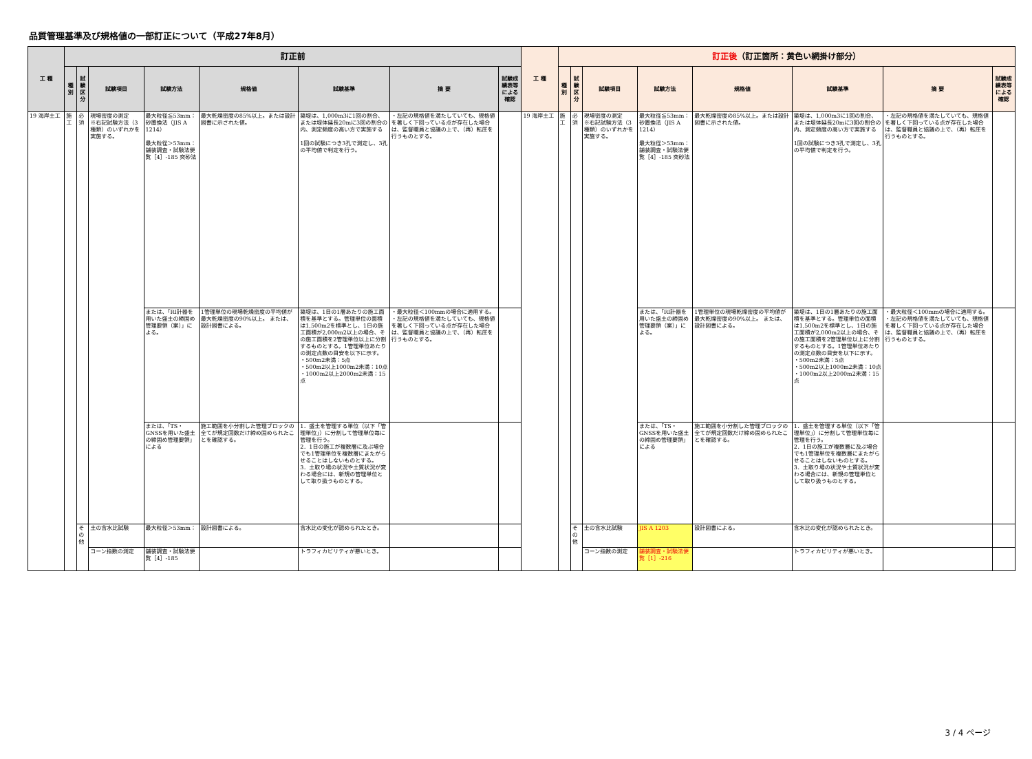品質管理基準及び規格値の一部訂正について（平成27年8月）
| 工 種 | 訂正前 | | | | | | | | 工 種 | 訂正後 （訂正箇所：黄色い網掛け部分） | | | | | | | |
| --- | --- | --- | --- | --- | --- | --- | --- | --- | --- | --- | --- | --- | --- | --- | --- | --- | --- |
| | 種別 | 試験区分 | 試験項目 | 試験方法 | 規格値 | 試験基準 | 摘 要 | 試験成績表等による確認 | | 種別 | 試験区分 | 試験項目 | 試験方法 | 規格値 | 試験基準 | 摘 要 | 試験成績表等による確認 |
| 19 海岸土工 | 施工 | 必須 | 現場密度の測定 ※右記試験方法（3種類）のいずれかを実施する。 | 最大粒径≦53mm：砂置換法（JIS A 1214） 最大粒径＞53mm：舗装調査・試験法便覧［4］-185 突砂法 | 最大乾燥密度の85%以上。または設計図書に示された値。 | 築堤は、1,000m3に1回の割合、または堤体延長20mに3回の割合の内、測定頻度の高い方で実施する 1回の試験につき3孔で測定し、3孔の平均値で判定を行う。 | ・左記の規格値を満たしていても、規格値を著しく下回っている点が存在した場合は、監督職員と協議の上で、（再）転圧を行うものとする。 | | 19 海岸土工 | 施工 | 必須 | 現場密度の測定 ※右記試験方法（3種類）のいずれかを実施する。 | 最大粒径≦53mm：砂置換法（JIS A 1214） 最大粒径＞53mm：舗装調査・試験法便覧［4］-185 突砂法 | 最大乾燥密度の85%以上。または設計図書に示された値。 | 築堤は、1,000m3に1回の割合、または堤体延長20mに3回の割合の内、測定頻度の高い方で実施する 1回の試験につき3孔で測定し、3孔の平均値で判定を行う。 | ・左記の規格値を満たしていても、規格値を著しく下回っている点が存在した場合は、監督職員と協議の上で、（再）転圧を行うものとする。 | |
| | | | | または、「RI計器を用いた盛土の締固め管理要領（案）」による。 | 1管理単位の現場乾燥密度の平均値が最大乾燥密度の90%以上。 または、設計図書による。 | 築堤は、1日の1層あたりの施工面積を基準とする。管理単位の面積は1,500m2を標準とし、1日の施工面積が2,000m2以上の場合、その施工面積を2管理単位以上に分割するものとする。1管理単位あたりの測定点数の目安を以下に示す。 ・500m2未満：5点 ・500m2以上1000m2未満：10点 ・1000m2以上2000m2未満：15点 | ・最大粒径＜100mmの場合に適用する。 ・左記の規格値を満たしていても、規格値を著しく下回っている点が存在した場合は、監督職員と協議の上で、（再）転圧を行うものとする。 | | | | | | または、「RI計器を用いた盛土の締固め管理要領（案）」による。 | 1管理単位の現場乾燥密度の平均値が最大乾燥密度の90%以上。 または、設計図書による。 | 築堤は、1日の1層あたりの施工面積を基準とする。管理単位の面積は1,500m2を標準とし、1日の施工面積が2,000m2以上の場合、その施工面積を2管理単位以上に分割するものとする。1管理単位あたりの測定点数の目安を以下に示す。 ・500m2未満：5点 ・500m2以上1000m2未満：10点 ・1000m2以上2000m2未満：15点 | ・最大粒径＜100mmの場合に適用する。 ・左記の規格値を満たしていても、規格値を著しく下回っている点が存在した場合は、監督職員と協議の上で、（再）転圧を行うものとする。 | |
| | | | | または、「TS・GNSSを用いた盛土の締固め管理要領」による | 施工範囲を小分割した管理ブロックの全てが規定回数だけ締め固められたことを確認する。 | 1．盛土を管理する単位（以下「管理単位」）に分割して管理単位毎に管理を行う。 2．1日の施工が複数層に及ぶ場合でも1管理単位を複数層にまたがらせることはしないものとする。 3．土取り場の状況や土質状況が変わる場合には、新規の管理単位として取り扱うものとする。 | | | | | | | または、「TS・GNSSを用いた盛土の締固め管理要領」による | 施工範囲を小分割した管理ブロックの全てが規定回数だけ締め固められたことを確認する。 | 1．盛土を管理する単位（以下「管理単位」）に分割して管理単位毎に管理を行う。 2．1日の施工が複数層に及ぶ場合でも1管理単位を複数層にまたがらせることはしないものとする。 3．土取り場の状況や土質状況が変わる場合には、新規の管理単位として取り扱うものとする。 | | |
| | | その他 | 土の含水比試験 | 最大粒径＞53mm： | 設計図書による。 | 含水比の変化が認められたとき。 | | | | | その他 | 土の含水比試験 | JIS A 1203 | 設計図書による。 | 含水比の変化が認められたとき。 | | |
| | | | コーン指数の測定 | 舗装調査・試験法便覧［4］-185 | | トラフィカビリティが悪いとき。 | | | | | | コーン指数の測定 | 舗装調査・試験法便覧［1］-216 | | トラフィカビリティが悪いとき。 | | |
3 / 4 ページ